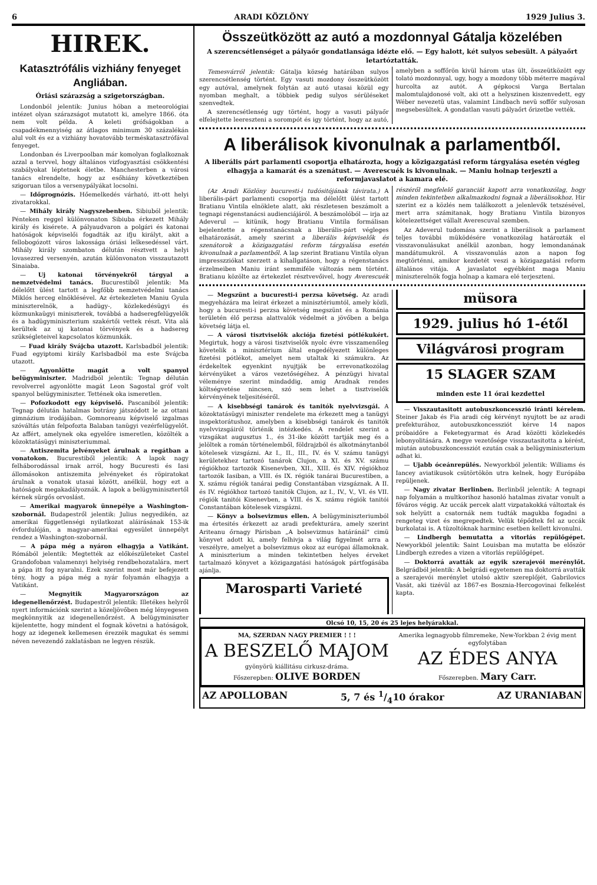6 ARADI KÖZLÖNY 1929 Julius 3.
HIREK.
Katasztrófális vizhiány fenyeget Angliában.
Óriási szárazság a szigetországban.
Londonból jelentik: Junius hóban a meteorológiai intézet olyan szárazságot mutatott ki, amelyre 1866. óta nem volt példa. A keleti grófságokban a csapadékmennyiség az átlagos minimum 30 százalékán alul volt és ez a vizhiány hovatovább terméskatasztrófával fenyeget.
Londonban és Liverpoolban már komolyan foglalkoznak azzal a tervvel, hogy általános vizfogyasztási csökkentési szabályokat léptetnek életbe. Manchesterben a városi tanács elrendelte, hogy az esőhiány következtében szigoruan tilos a versenypályákat locsolni.
— Időprognózis. Hőemelkedés várható, itt-ott helyi zivatarokkal.
— Mihály király Nagyszebenben. Sibiuból jelentik: Pénteken reggel különvonaton Sibiuba érkezett Mihály király és kisérete. A pályaudvaron a polgári és katonai hatóságok képviselői fogadták az ifju királyt, akit a fellobogózott város lakossága óriási lelkesedéssel várt. Mihály király szombaton délután résztvett a helyi lovasezred versenyén, azután különvonaton visszautazott Sinaiaba.
— Uj katonai törvényekről tárgyal a nemzetvédelmi tanács. Bucurestiből jelentik: Ma délelőtt ülést tartott a legfőbb nemzetvédelmi tanács Miklós herceg elnöklésével. Az értekezleten Maniu Gyula miniszterelnök, a hadügy-, közlekedésügyi és közmunkaügyi miniszterek, továbbá a hadseregfelügyelők és a hadügyminiszterium szakértői vettek részt. Vita alá kerültek az uj katonai törvények és a hadsereg szükségleteivel kapcsolatos közmunkák.
— Fuad király Svájcba utazott. Karlsbadból jelentik: Fuad egyiptomi király Karlsbadból ma este Svájcba utazott.
— Agyonlötte magát a volt spanyol belügyminiszter. Madridból jelentik: Tegnap délután revolverrel agyonlötte magát Leon Sagostal gróf volt spanyol belügyminiszter. Tettének oka ismeretlen.
— Pofozkodott egy képviselő. Pascaniból jelentik: Tegnap délután hatalmas botrány játszódott le az ottani gimnázium irodájában. Gomnoreanu képviselő izgalmas szóváltás után felpofozta Balaban tanügyi vezérfelügyelőt. Az affért, amelynek oka egyelőre ismeretlen, közölték a közoktatásügyi miniszteriummal.
— Antiszemita jelvényeket árulnak a regátban a vonatokon. Bucurestiből jelentik: A lapok nagy felháborodással irnak arról, hogy Bucuresti és Iasi állomásokon antiszemita jelvényeket és röpiratokat árulnak a vonatok utasai között, anélkül, hogy ezt a hatóságok megakadályoznák. A lapok a belügyminisztertől kérnek sürgős orvoslást.
— Amerikai magyarok ünnepélye a Washington-szobornál. Budapestről jelentik: Julius negyedikén, az amerikai függetlenségi nyilatkozat aláirásának 153-ik évfordulóján, a magyar-amerikai egyesület ünnepélyt rendez a Washington-szobornál.
— A pápa még a nyáron elhagyja a Vatikánt. Rómából jelentik: Megtették az előkészületeket Castel Grandofoban valamennyi helyiség rendbehozatalára, mert a pápa itt fog nyaralni. Ezek szerint most már befejezett tény, hogy a pápa még a nyár folyamán elhagyja a Vatikánt.
— Megnyitik Magyarországon az idegenellenőrzést. Budapestről jelentik: Illetékes helyről nyert információnk szerint a közeljövőben még lényegesen megkönnyitik az idegenellenőrzést. A belügyminiszter kijelentette, hogy mindent el fognak követni a hatóságok, hogy az idegenek kellemesen érezzék magukat és semmi néven nevezendő zaklatásban ne legyen részük.
Összeütközött az autó a mozdonnyal Gátalja közelében
A szerencsétlenséget a pályaőr gondatlansága idézte elő. — Egy halott, két sulyos sebesült. A pályaőrt letartóztatták.
Temesvárról jelentik: Gátalja község határában sulyos szerencsétlenség történt. Egy vasuti mozdony összeütközött egy autóval, amelynek folytán az autó utasai közül egy nyomban meghalt, a többiek pedig sulyos sérüléseket szenvedtek.
A szerencsétlenség ugy történt, hogy a vasuti pályaőr elfelejtette leereszteni a sorompót és igy történt, hogy az autó, amelyben a soffőrön kivül három utas ült, összeütközött egy tolató mozdonnyal, ugy, hogy a mozdony több méterre magával hurcolta az autót. A gépkocsi Varga Bertalan malomtulajdonosé volt, aki ott a helyszinen kiszenvedett, egy Wéber nevezetü utas, valamint Lindbach nevü soffőr sulyosan megsebesültek. A gondatlan vasuti pályaőrt őrizetbe vették.
A liberálisok kivonulnak a parlamentből.
A liberális párt parlamenti csoportja elhatározta, hogy a közigazgatási reform tárgyalása esetén végleg elhagyja a kamarát és a szenátust. — Averescuék is kivonulnak. — Maniu holnap terjeszti a reformjavaslatot a kamara elé.
(Az Aradi Közlöny bucuresti-i tudósitójának távirata.) A liberális-párt parlamenti csoportja ma délelőtt ülést tartott Bratianu Vintila elnöklete alatt, aki részletesen beszámolt a tegnapi régenstanácsi audienciájáról. A beszámolóból — irja az Adeverul — kitünik, hogy Bratianu Vintila formálisan bejelentette a régenstanácsnak a liberális-párt végleges elhatározását, amely szerint a liberális képviselők és szenátorok a közigazgatási reform tárgyalása esetén kivonulnak a parlamentből. A lap szerint Bratianu Vintila olyan impresszziókat szerzett a kihallgatáson, hogy a régenstanács érzelmeiben Maniu iránt semmiféle változás nem történt. Bratianu közölte az értekezlet résztvevőivel, hogy Averescuék részéről megfelelő garanciát kapott arra vonatkozólag, hogy minden tekintetben alkalmazkodni fognak a liberálisokhoz. Hir szerint ez a közlés nem találkozott a jelenlevők tetszésével, mert arra számitanak, hogy Bratianu Vintila bizonyos kötelezettséget vállalt Averescuval szemben.
Az Adeverul tudomása szerint a liberálisok a parlament teljes további müködésére vonatkozólag határozták el visszavonulásukat anélkül azonban, hogy lemondanának mandátumukról. A visszavonulás azon a napon fog megtörténni, amikor kezdetét veszi a közigazgatási reform általános vitája. A javaslatot egyébként maga Maniu miniszterelnök fogja holnap a kamara elé terjeszteni.
— Megszünt a bucuresti-i perzsa követség. Az aradi megyeházára ma leirat érkezet a minisztériumtól, amely közli, hogy a bucuresti-i perzsa követség megszünt és a Románia területén élő perzsa alattvalók védelmét a jövőben a belga követség látja el.
— A városi tisztviselők akciója fizetési pótlékukért. Megirtuk, hogy a városi tisztviselők nyolc évre visszamenőleg követelik a minisztérium által engedélyezett különleges fizetési pótlékot, amelyet nem utaltak ki számukra. Az érdekeltek egyenkint nyujtják be errevonatkozólag kérvényüket a város vezetőségéhez. A pénzügyi hivatal véleménye szerint mindaddig, amig Aradnak rendes költségvetése nincsen, szó sem lehet a tisztviselők kérvényének teljesitéséről.
— A kisebbségi tanárok és tanitók nyelvvizsgái. A közoktatásügyi miniszter rendelete ma érkezett meg a tanügyi inspektorátushoz, amelyben a kisebbségi tanárok és tanitók nyelvvizsgáiról történik intézkedés. A rendelet szerint a vizsgákat augusztus 1., és 31-ike között tartják meg és a jelöltek a román történelemből, földrajzból és alkotmánytanból kötelesek vizsgázni. Az I., II., III., IV. és V. számu tanügyi kerületekhez tartozó tanárok Clujon, a XI. és XV. számu régiókhoz tartozók Kisenevben, XII., XIII. és XIV. régiókhoz tartozók Iasiban, a VIII. és IX. régiók tanárai Bucurestiben, a X. számu régiók tanárai pedig Constantában vizsgáznak. A II. és IV. régiókhoz tartozó tanitók Clujon, az I., IV., V., VI. és VII. régiók tanitói Kisenevben, a VIII. és X. számu régiók tanitói Constantában kötelesek vizsgázni.
— Könyv a bolsevizmus ellen. A belügyminiszteriumból ma értesités érkezett az aradi prefekturára, amely szerint Ariteanu őrnagy Párisban „A bolsevizmus határánál" cimü könyvet adott ki, amely felhivja a világ figyelmét arra a veszélyre, amelyet a bolsevizmus okoz az európai államoknak. A miniszterium a minden tekintetben helyes érveket tartalmazó könyvet a közigazgatási hatóságok pártfogásába ajánlja.
Marosparti Varieté müsora
1929. julius hó 1-étől
Világvárosi program
15 SLAGER SZAM
minden este 11 órai kezdettel
— Visszautasitott autobuszkoncesszió iránti kérelem. Steiner Jakab és Fia aradi cég kérvényt nyujtott be az aradi prefekturához, autobuszkoncessziót kérve 14 napos próbaidőre a Feketegyarmat és Arad közötti közlekedés lebonyolitására. A megye vezetősége visszautasitotta a kérést, miután autobuszkoncessziót ezután csak a belügyminiszterium adhat ki.
— Ujabb óceánrepülés. Newyorkból jelentik: Williams és Iancey aviatikusok csütörtökön utra kelnek, hogy Európába repüljenek.
— Nagy zivatar Berlinben. Berlinből jelentik: A tegnapi nap folyamán a multkorihoz hasonló hatalmas zivatar vonult a főváros végig. Az uccák percek alatt vizpatakokká változtak és sok helyütt a csatornák nem tudták magukba fogadni a rengeteg vizet és megrepedtek. Velük tépődtek fel az uccák burkolatai is. A tüzoltóknak harminc esetben kellett kivonulni.
— Lindbergh bemutatta a vitorlás repülőgépet. Newyorkból jelentik: Saint Louisban ma mutatta be először Lindbergh ezredes a vizen a vitorlás repülőgépet.
— Doktorrá avatták az egyik szerajevói merénylőt. Belgrádból jelentik: A belgrádi egyetemen ma doktorrá avatták a szerajevói merénylet utolsó aktiv szereplőjét, Gabrilovics Vasát, aki tizévül az 1867-es Bosznia-Hercogovinai felkelést kapta.
Olcsó 10, 15, 20 és 25 lejes helyárakkal.
MA, SZERDAN NAGY PREMIER ! ! !
A BESZELŐ MAJOM
gyönyörü kiállitásu cirkusz-dráma.
Főszerepben: OLIVE BORDEN
Amerika legnagyobb filmremeke, New-Yorkban 2 évig ment egyfolytában
AZ ÉDES ANYA
Főszerepben. Mary Carr.
AZ APOLLOBAN 5, 7 és 1/410 órakor AZ URANIABAN